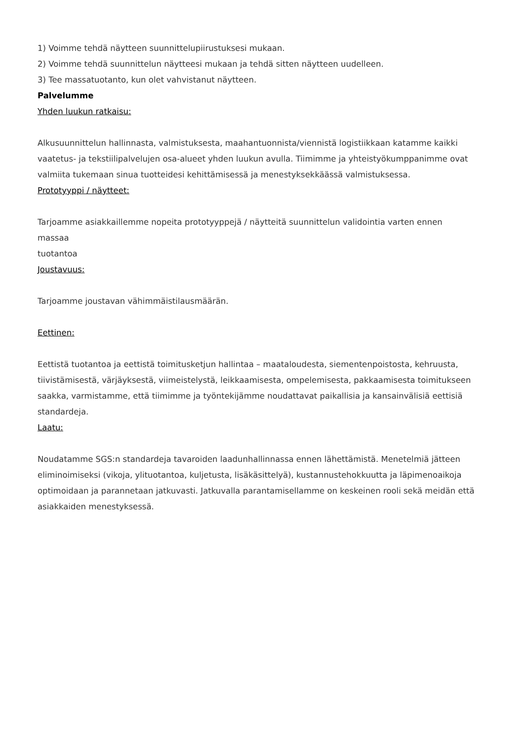1) Voimme tehdä näytteen suunnittelupiirustuksesi mukaan.
2) Voimme tehdä suunnittelun näytteesi mukaan ja tehdä sitten näytteen uudelleen.
3) Tee massatuotanto, kun olet vahvistanut näytteen.
Palvelumme
Yhden luukun ratkaisu:
Alkusuunnittelun hallinnasta, valmistuksesta, maahantuonnista/viennistä logistiikkaan katamme kaikki vaatetus- ja tekstiilipalvelujen osa-alueet yhden luukun avulla. Tiimimme ja yhteistyökumppanimme ovat valmiita tukemaan sinua tuotteidesi kehittämisessä ja menestyksekkäässä valmistuksessa.
Prototyyppi / näytteet:
Tarjoamme asiakkaillemme nopeita prototyyppejä / näytteitä suunnittelun validointia varten ennen
massaa
tuotantoa
Joustavuus:
Tarjoamme joustavan vähimmäistilausmäärän.
Eettinen:
Eettistä tuotantoa ja eettistä toimitusketjun hallintaa – maataloudesta, siementenpoistosta, kehruusta, tiivistämisestä, värjäyksestä, viimeistelystä, leikkaamisesta, ompelemisesta, pakkaamisesta toimitukseen saakka, varmistamme, että tiimimme ja työntekijämme noudattavat paikallisia ja kansainvälisiä eettisiä standardeja.
Laatu:
Noudatamme SGS:n standardeja tavaroiden laadunhallinnassa ennen lähettämistä. Menetelmiä jätteen eliminoimiseksi (vikoja, ylituotantoa, kuljetusta, lisäkäsittelyä), kustannustehokkuutta ja läpimenoaikoja optimoidaan ja parannetaan jatkuvasti. Jatkuvalla parantamisellamme on keskeinen rooli sekä meidän että asiakkaiden menestyksessä.